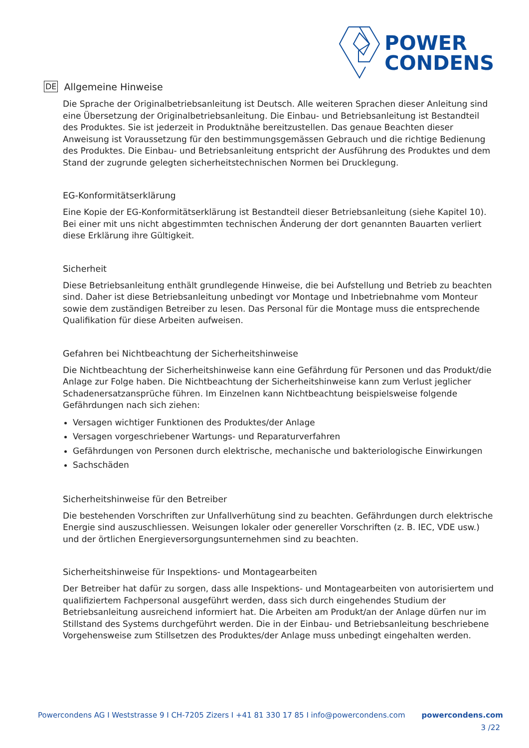POWER
CONDENS
DE Allgemeine Hinweise
Die Sprache der Originalbetriebsanleitung ist Deutsch. Alle weiteren Sprachen dieser Anleitung sind eine Übersetzung der Originalbetriebsanleitung. Die Einbau- und Betriebsanleitung ist Bestandteil des Produktes. Sie ist jederzeit in Produktnähe bereitzustellen. Das genaue Beachten dieser Anweisung ist Voraussetzung für den bestimmungsgemässen Gebrauch und die richtige Bedienung des Produktes. Die Einbau- und Betriebsanleitung entspricht der Ausführung des Produktes und dem Stand der zugrunde gelegten sicherheitstechnischen Normen bei Drucklegung.
EG-Konformitätserklärung
Eine Kopie der EG-Konformitätserklärung ist Bestandteil dieser Betriebsanleitung (siehe Kapitel 10). Bei einer mit uns nicht abgestimmten technischen Änderung der dort genannten Bauarten verliert diese Erklärung ihre Gültigkeit.
Sicherheit
Diese Betriebsanleitung enthält grundlegende Hinweise, die bei Aufstellung und Betrieb zu beachten sind. Daher ist diese Betriebsanleitung unbedingt vor Montage und Inbetriebnahme vom Monteur sowie dem zuständigen Betreiber zu lesen. Das Personal für die Montage muss die entsprechende Qualifikation für diese Arbeiten aufweisen.
Gefahren bei Nichtbeachtung der Sicherheitshinweise
Die Nichtbeachtung der Sicherheitshinweise kann eine Gefährdung für Personen und das Produkt/die Anlage zur Folge haben. Die Nichtbeachtung der Sicherheitshinweise kann zum Verlust jeglicher Schadenersatzansprüche führen. Im Einzelnen kann Nichtbeachtung beispielsweise folgende Gefährdungen nach sich ziehen:
Versagen wichtiger Funktionen des Produktes/der Anlage
Versagen vorgeschriebener Wartungs- und Reparaturverfahren
Gefährdungen von Personen durch elektrische, mechanische und bakteriologische Einwirkungen
Sachschäden
Sicherheitshinweise für den Betreiber
Die bestehenden Vorschriften zur Unfallverhütung sind zu beachten. Gefährdungen durch elektrische Energie sind auszuschliessen. Weisungen lokaler oder genereller Vorschriften (z. B. IEC, VDE usw.) und der örtlichen Energieversorgungsunternehmen sind zu beachten.
Sicherheitshinweise für Inspektions- und Montagearbeiten
Der Betreiber hat dafür zu sorgen, dass alle Inspektions- und Montagearbeiten von autorisiertem und qualifiziertem Fachpersonal ausgeführt werden, dass sich durch eingehendes Studium der Betriebsanleitung ausreichend informiert hat. Die Arbeiten am Produkt/an der Anlage dürfen nur im Stillstand des Systems durchgeführt werden. Die in der Einbau- und Betriebsanleitung beschriebene Vorgehensweise zum Stillsetzen des Produktes/der Anlage muss unbedingt eingehalten werden.
Powercondens AG I Weststrasse 9 I CH-7205 Zizers I +41 81 330 17 85 I info@powercondens.com powercondens.com
3 /22